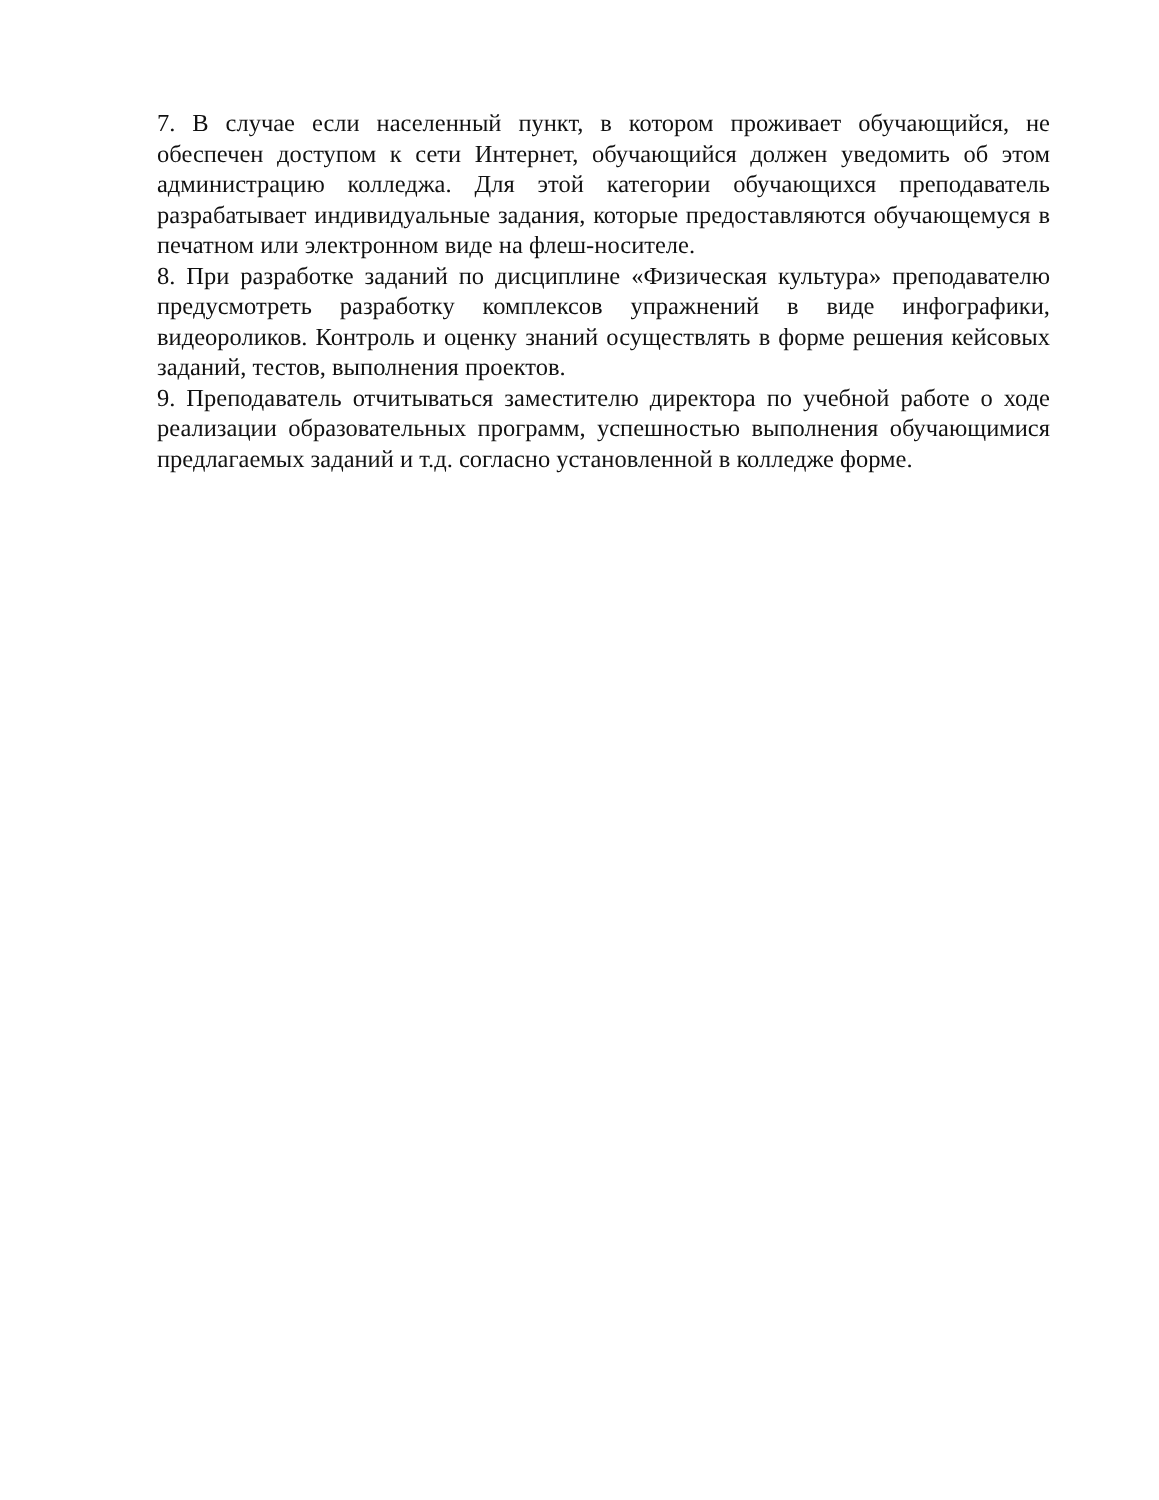7. В случае если населенный пункт, в котором проживает обучающийся, не обеспечен доступом к сети Интернет, обучающийся должен уведомить об этом администрацию колледжа. Для этой категории обучающихся преподаватель разрабатывает индивидуальные задания, которые предоставляются обучающемуся в печатном или электронном виде на флеш-носителе.
8. При разработке заданий по дисциплине «Физическая культура» преподавателю предусмотреть разработку комплексов упражнений в виде инфографики, видеороликов. Контроль и оценку знаний осуществлять в форме решения кейсовых заданий, тестов, выполнения проектов.
9. Преподаватель отчитываться заместителю директора по учебной работе о ходе реализации образовательных программ, успешностью выполнения обучающимися предлагаемых заданий и т.д. согласно установленной в колледже форме.